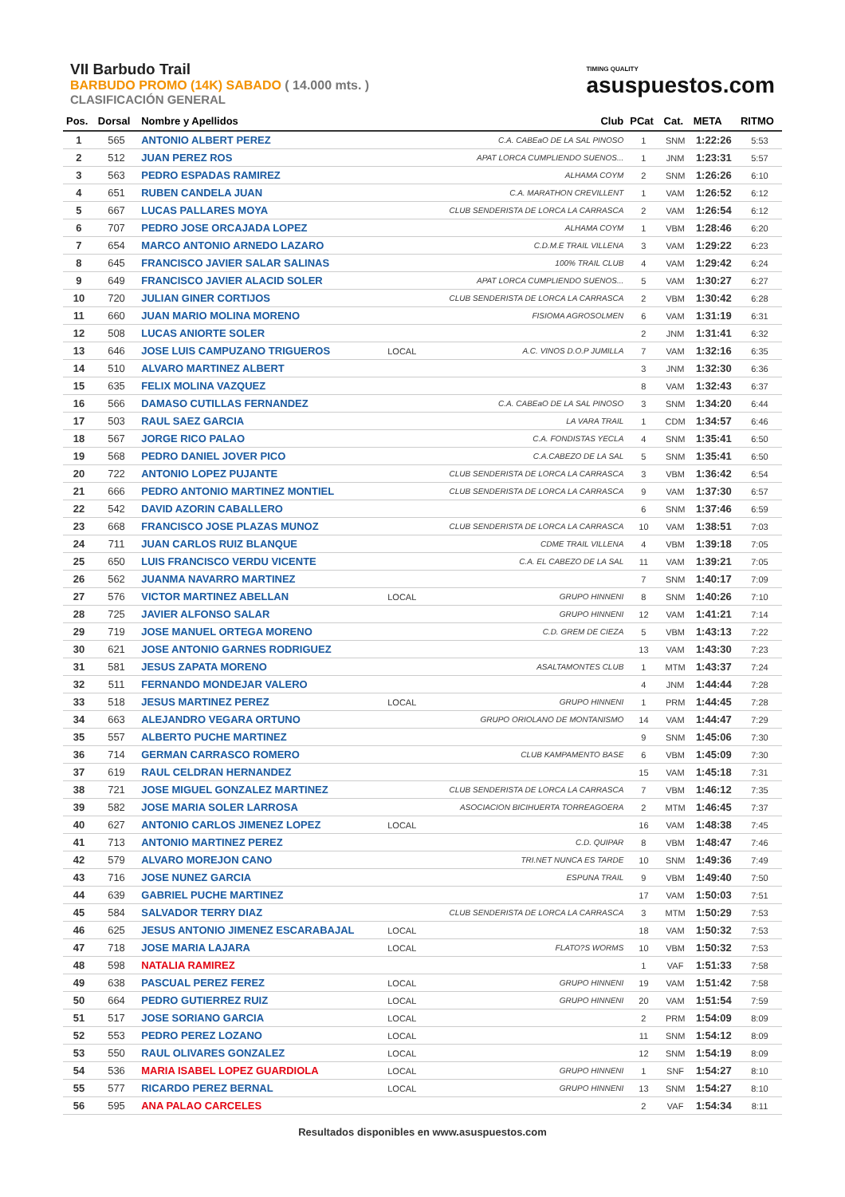VII Barbudo Trail
BARBUDO PROMO (14K) SABADO ( 14.000 mts. )
CLASIFICACIÓN GENERAL
TIMING QUALITY
asuspuestos.com
| Pos. | Dorsal | Nombre y Apellidos | | Club | PCat | Cat. | META | RITMO |
| --- | --- | --- | --- | --- | --- | --- | --- | --- |
| 1 | 565 | ANTONIO ALBERT PEREZ | | C.A. CABEaO DE LA SAL PINOSO | 1 | SNM | 1:22:26 | 5:53 |
| 2 | 512 | JUAN PEREZ ROS | | APAT LORCA CUMPLIENDO SUENOS... | 1 | JNM | 1:23:31 | 5:57 |
| 3 | 563 | PEDRO ESPADAS RAMIREZ | | ALHAMA COYM | 2 | SNM | 1:26:26 | 6:10 |
| 4 | 651 | RUBEN CANDELA JUAN | | C.A. MARATHON CREVILLENT | 1 | VAM | 1:26:52 | 6:12 |
| 5 | 667 | LUCAS PALLARES MOYA | | CLUB SENDERISTA DE LORCA LA CARRASCA | 2 | VAM | 1:26:54 | 6:12 |
| 6 | 707 | PEDRO JOSE ORCAJADA LOPEZ | | ALHAMA COYM | 1 | VBM | 1:28:46 | 6:20 |
| 7 | 654 | MARCO ANTONIO ARNEDO LAZARO | | C.D.M.E TRAIL VILLENA | 3 | VAM | 1:29:22 | 6:23 |
| 8 | 645 | FRANCISCO JAVIER SALAR SALINAS | | 100% TRAIL CLUB | 4 | VAM | 1:29:42 | 6:24 |
| 9 | 649 | FRANCISCO JAVIER ALACID SOLER | | APAT LORCA CUMPLIENDO SUENOS... | 5 | VAM | 1:30:27 | 6:27 |
| 10 | 720 | JULIAN GINER CORTIJOS | | CLUB SENDERISTA DE LORCA LA CARRASCA | 2 | VBM | 1:30:42 | 6:28 |
| 11 | 660 | JUAN MARIO MOLINA MORENO | | FISIOMA AGROSOLMEN | 6 | VAM | 1:31:19 | 6:31 |
| 12 | 508 | LUCAS ANIORTE SOLER | | | 2 | JNM | 1:31:41 | 6:32 |
| 13 | 646 | JOSE LUIS CAMPUZANO TRIGUEROS | LOCAL | A.C. VINOS D.O.P JUMILLA | 7 | VAM | 1:32:16 | 6:35 |
| 14 | 510 | ALVARO MARTINEZ ALBERT | | | 3 | JNM | 1:32:30 | 6:36 |
| 15 | 635 | FELIX MOLINA VAZQUEZ | | | 8 | VAM | 1:32:43 | 6:37 |
| 16 | 566 | DAMASO CUTILLAS FERNANDEZ | | C.A. CABEaO DE LA SAL PINOSO | 3 | SNM | 1:34:20 | 6:44 |
| 17 | 503 | RAUL SAEZ GARCIA | | LA VARA TRAIL | 1 | CDM | 1:34:57 | 6:46 |
| 18 | 567 | JORGE RICO PALAO | | C.A. FONDISTAS YECLA | 4 | SNM | 1:35:41 | 6:50 |
| 19 | 568 | PEDRO DANIEL JOVER PICO | | C.A.CABEZO DE LA SAL | 5 | SNM | 1:35:41 | 6:50 |
| 20 | 722 | ANTONIO LOPEZ PUJANTE | | CLUB SENDERISTA DE LORCA LA CARRASCA | 3 | VBM | 1:36:42 | 6:54 |
| 21 | 666 | PEDRO ANTONIO MARTINEZ MONTIEL | | CLUB SENDERISTA DE LORCA LA CARRASCA | 9 | VAM | 1:37:30 | 6:57 |
| 22 | 542 | DAVID AZORIN CABALLERO | | | 6 | SNM | 1:37:46 | 6:59 |
| 23 | 668 | FRANCISCO JOSE PLAZAS MUNOZ | | CLUB SENDERISTA DE LORCA LA CARRASCA | 10 | VAM | 1:38:51 | 7:03 |
| 24 | 711 | JUAN CARLOS RUIZ BLANQUE | | CDME TRAIL VILLENA | 4 | VBM | 1:39:18 | 7:05 |
| 25 | 650 | LUIS FRANCISCO VERDU VICENTE | | C.A. EL CABEZO DE LA SAL | 11 | VAM | 1:39:21 | 7:05 |
| 26 | 562 | JUANMA NAVARRO MARTINEZ | | | 7 | SNM | 1:40:17 | 7:09 |
| 27 | 576 | VICTOR MARTINEZ ABELLAN | LOCAL | GRUPO HINNENI | 8 | SNM | 1:40:26 | 7:10 |
| 28 | 725 | JAVIER ALFONSO SALAR | | GRUPO HINNENI | 12 | VAM | 1:41:21 | 7:14 |
| 29 | 719 | JOSE MANUEL ORTEGA MORENO | | C.D. GREM DE CIEZA | 5 | VBM | 1:43:13 | 7:22 |
| 30 | 621 | JOSE ANTONIO GARNES RODRIGUEZ | | | 13 | VAM | 1:43:30 | 7:23 |
| 31 | 581 | JESUS ZAPATA MORENO | | ASALTAMONTES CLUB | 1 | MTM | 1:43:37 | 7:24 |
| 32 | 511 | FERNANDO MONDEJAR VALERO | | | 4 | JNM | 1:44:44 | 7:28 |
| 33 | 518 | JESUS MARTINEZ PEREZ | LOCAL | GRUPO HINNENI | 1 | PRM | 1:44:45 | 7:28 |
| 34 | 663 | ALEJANDRO VEGARA ORTUNO | | GRUPO ORIOLANO DE MONTANISMO | 14 | VAM | 1:44:47 | 7:29 |
| 35 | 557 | ALBERTO PUCHE MARTINEZ | | | 9 | SNM | 1:45:06 | 7:30 |
| 36 | 714 | GERMAN CARRASCO ROMERO | | CLUB KAMPAMENTO BASE | 6 | VBM | 1:45:09 | 7:30 |
| 37 | 619 | RAUL CELDRAN HERNANDEZ | | | 15 | VAM | 1:45:18 | 7:31 |
| 38 | 721 | JOSE MIGUEL GONZALEZ MARTINEZ | | CLUB SENDERISTA DE LORCA LA CARRASCA | 7 | VBM | 1:46:12 | 7:35 |
| 39 | 582 | JOSE MARIA SOLER LARROSA | | ASOCIACION BICIHUERTA TORREAGOERA | 2 | MTM | 1:46:45 | 7:37 |
| 40 | 627 | ANTONIO CARLOS JIMENEZ LOPEZ | LOCAL | | 16 | VAM | 1:48:38 | 7:45 |
| 41 | 713 | ANTONIO MARTINEZ PEREZ | | C.D. QUIPAR | 8 | VBM | 1:48:47 | 7:46 |
| 42 | 579 | ALVARO MOREJON CANO | | TRI.NET NUNCA ES TARDE | 10 | SNM | 1:49:36 | 7:49 |
| 43 | 716 | JOSE NUNEZ GARCIA | | ESPUNA TRAIL | 9 | VBM | 1:49:40 | 7:50 |
| 44 | 639 | GABRIEL PUCHE MARTINEZ | | | 17 | VAM | 1:50:03 | 7:51 |
| 45 | 584 | SALVADOR TERRY DIAZ | | CLUB SENDERISTA DE LORCA LA CARRASCA | 3 | MTM | 1:50:29 | 7:53 |
| 46 | 625 | JESUS ANTONIO JIMENEZ ESCARABAJAL | LOCAL | | 18 | VAM | 1:50:32 | 7:53 |
| 47 | 718 | JOSE MARIA LAJARA | LOCAL | FLATO?S WORMS | 10 | VBM | 1:50:32 | 7:53 |
| 48 | 598 | NATALIA RAMIREZ | | | 1 | VAF | 1:51:33 | 7:58 |
| 49 | 638 | PASCUAL PEREZ FEREZ | LOCAL | GRUPO HINNENI | 19 | VAM | 1:51:42 | 7:58 |
| 50 | 664 | PEDRO GUTIERREZ RUIZ | LOCAL | GRUPO HINNENI | 20 | VAM | 1:51:54 | 7:59 |
| 51 | 517 | JOSE SORIANO GARCIA | LOCAL | | 2 | PRM | 1:54:09 | 8:09 |
| 52 | 553 | PEDRO PEREZ LOZANO | LOCAL | | 11 | SNM | 1:54:12 | 8:09 |
| 53 | 550 | RAUL OLIVARES GONZALEZ | LOCAL | | 12 | SNM | 1:54:19 | 8:09 |
| 54 | 536 | MARIA ISABEL LOPEZ GUARDIOLA | LOCAL | GRUPO HINNENI | 1 | SNF | 1:54:27 | 8:10 |
| 55 | 577 | RICARDO PEREZ BERNAL | LOCAL | GRUPO HINNENI | 13 | SNM | 1:54:27 | 8:10 |
| 56 | 595 | ANA PALAO CARCELES | | | 2 | VAF | 1:54:34 | 8:11 |
Resultados disponibles en www.asuspuestos.com